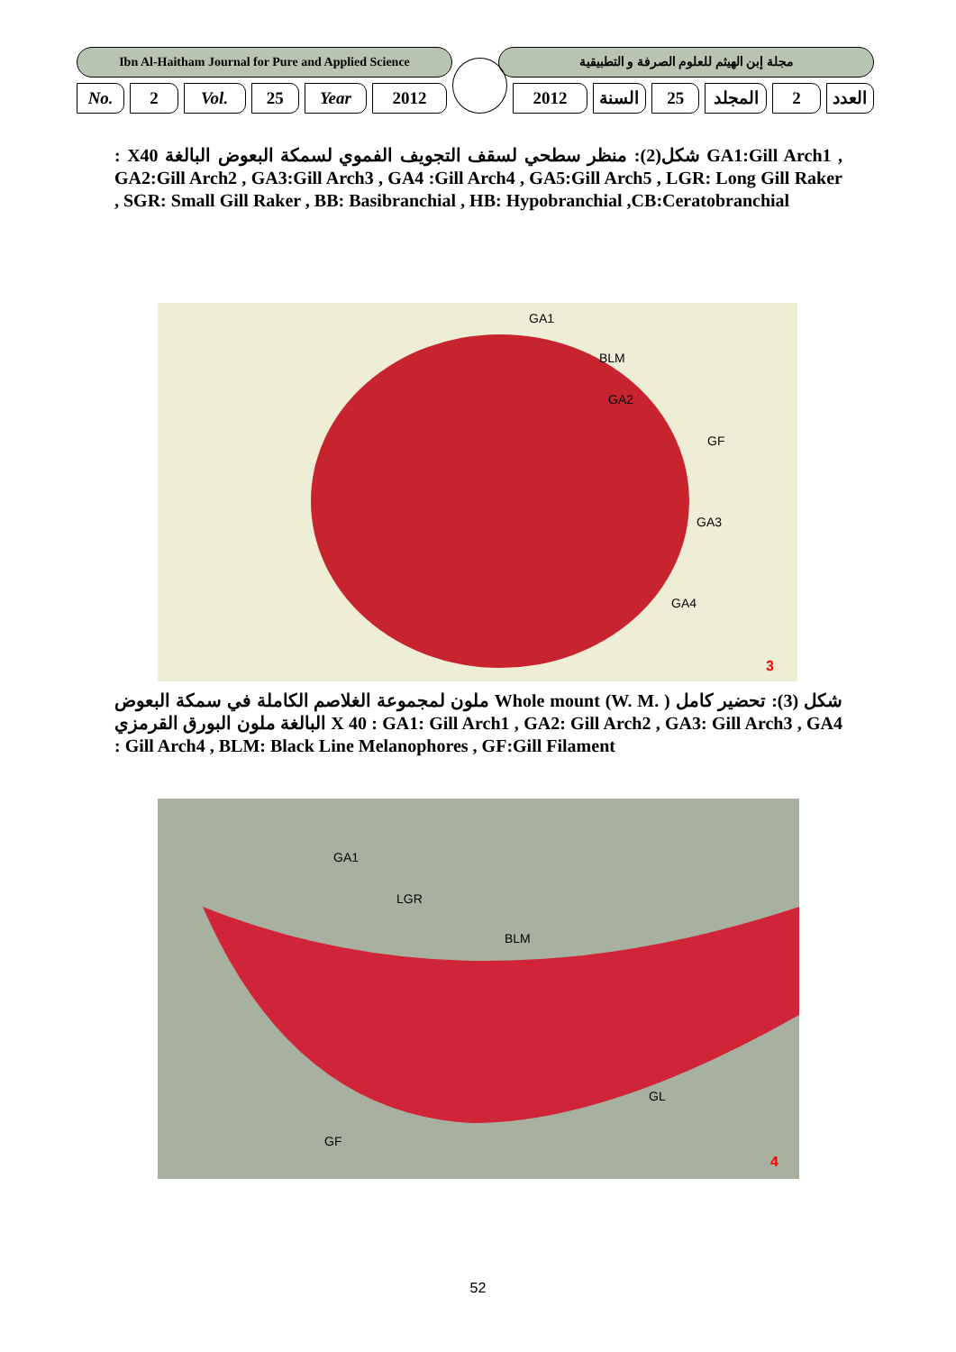Ibn Al-Haitham Journal for Pure and Applied Science
مجلة إبن الهيثم للعلوم الصرفة و التطبيقية
No. 2 Vol. 25 Year 2012 2012 السنة 25 المجلد
2 العدد
شكل(2): منظر سطحي لسقف التجويف الفموي لسمكة البعوض البالغة X40 : GA1:Gill Arch1 , GA2:Gill Arch2 , GA3:Gill Arch3 , GA4 :Gill Arch4 , GA5:Gill Arch5 , LGR: Long Gill Raker , SGR: Small Gill Raker , BB: Basibranchial , HB: Hypobranchial ,CB:Ceratobranchial
GA1
BLM
GA2
GF
GA3
GA4
3
شكل (3): تحضير كامل ( .Whole mount (W. M ملون لمجموعة الغلاصم الكاملة في سمكة البعوض البالغة ملون البورق القرمزي X 40 : GA1: Gill Arch1 , GA2: Gill Arch2 , GA3: Gill Arch3 , GA4 : Gill Arch4 , BLM: Black Line Melanophores , GF:Gill Filament
GA1
LGR
BLM
GL
GF
4
52